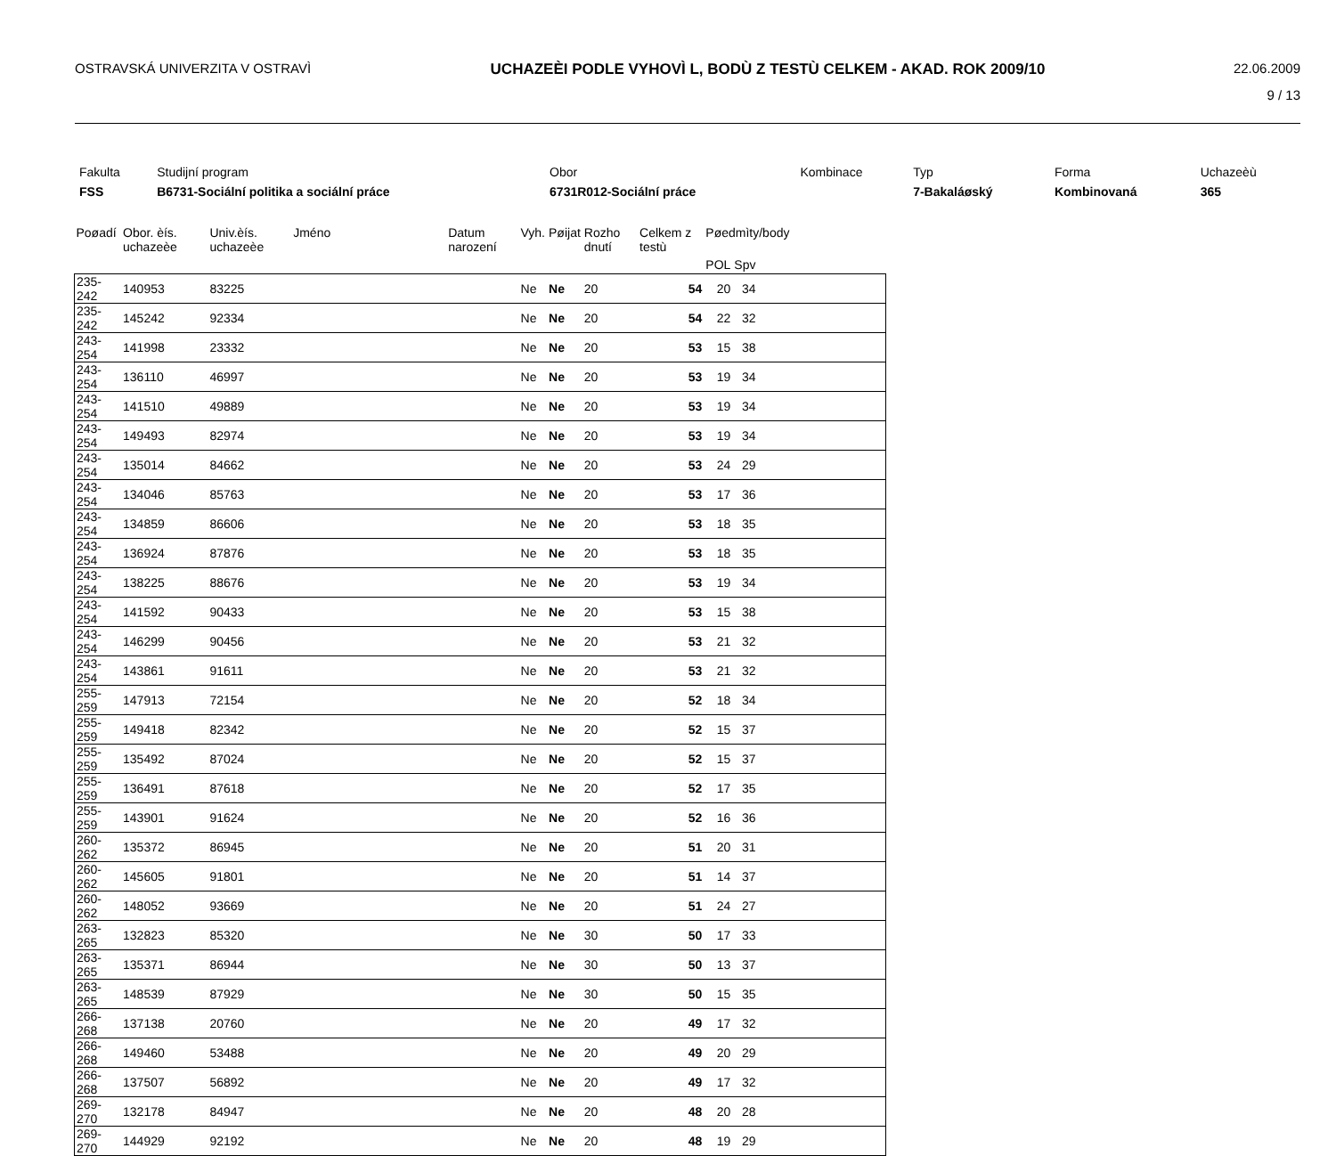OSTRAVSKÁ UNIVERZITA V OSTRAVÌ UCHAZEÈI PODLE VYHOVÌ L, BODÙ Z TESTÙ CELKEM - AKAD. ROK 2009/10
22.06.2009
9 / 13
| Fakulta | Studijní program | Obor | Kombinace | Typ | Forma | Uchazeèù |
| FSS | B6731-Sociální politika a sociální práce | 6731R012-Sociální práce | | 7-Bakaláøský | Kombinovaná | 365 |
| Poøadí | Obor. èís. uchazeèe | Univ.èís. uchazeèe | Jméno | Datum narození | Vyh. | Pøijat | Rozho dnutí | Celkem z testù | Pøedmìty/body | | |
| --- | --- | --- | --- | --- | --- | --- | --- | --- | --- | --- | --- |
| | | | | | | | | | POL | Spv | |
| 235-242 | 140953 | 83225 | | | Ne | Ne | 20 | 54 | 20 | 34 | |
| 235-242 | 145242 | 92334 | | | Ne | Ne | 20 | 54 | 22 | 32 | |
| 243-254 | 141998 | 23332 | | | Ne | Ne | 20 | 53 | 15 | 38 | |
| 243-254 | 136110 | 46997 | | | Ne | Ne | 20 | 53 | 19 | 34 | |
| 243-254 | 141510 | 49889 | | | Ne | Ne | 20 | 53 | 19 | 34 | |
| 243-254 | 149493 | 82974 | | | Ne | Ne | 20 | 53 | 19 | 34 | |
| 243-254 | 135014 | 84662 | | | Ne | Ne | 20 | 53 | 24 | 29 | |
| 243-254 | 134046 | 85763 | | | Ne | Ne | 20 | 53 | 17 | 36 | |
| 243-254 | 134859 | 86606 | | | Ne | Ne | 20 | 53 | 18 | 35 | |
| 243-254 | 136924 | 87876 | | | Ne | Ne | 20 | 53 | 18 | 35 | |
| 243-254 | 138225 | 88676 | | | Ne | Ne | 20 | 53 | 19 | 34 | |
| 243-254 | 141592 | 90433 | | | Ne | Ne | 20 | 53 | 15 | 38 | |
| 243-254 | 146299 | 90456 | | | Ne | Ne | 20 | 53 | 21 | 32 | |
| 243-254 | 143861 | 91611 | | | Ne | Ne | 20 | 53 | 21 | 32 | |
| 255-259 | 147913 | 72154 | | | Ne | Ne | 20 | 52 | 18 | 34 | |
| 255-259 | 149418 | 82342 | | | Ne | Ne | 20 | 52 | 15 | 37 | |
| 255-259 | 135492 | 87024 | | | Ne | Ne | 20 | 52 | 15 | 37 | |
| 255-259 | 136491 | 87618 | | | Ne | Ne | 20 | 52 | 17 | 35 | |
| 255-259 | 143901 | 91624 | | | Ne | Ne | 20 | 52 | 16 | 36 | |
| 260-262 | 135372 | 86945 | | | Ne | Ne | 20 | 51 | 20 | 31 | |
| 260-262 | 145605 | 91801 | | | Ne | Ne | 20 | 51 | 14 | 37 | |
| 260-262 | 148052 | 93669 | | | Ne | Ne | 20 | 51 | 24 | 27 | |
| 263-265 | 132823 | 85320 | | | Ne | Ne | 30 | 50 | 17 | 33 | |
| 263-265 | 135371 | 86944 | | | Ne | Ne | 30 | 50 | 13 | 37 | |
| 263-265 | 148539 | 87929 | | | Ne | Ne | 30 | 50 | 15 | 35 | |
| 266-268 | 137138 | 20760 | | | Ne | Ne | 20 | 49 | 17 | 32 | |
| 266-268 | 149460 | 53488 | | | Ne | Ne | 20 | 49 | 20 | 29 | |
| 266-268 | 137507 | 56892 | | | Ne | Ne | 20 | 49 | 17 | 32 | |
| 269-270 | 132178 | 84947 | | | Ne | Ne | 20 | 48 | 20 | 28 | |
| 269-270 | 144929 | 92192 | | | Ne | Ne | 20 | 48 | 19 | 29 | |